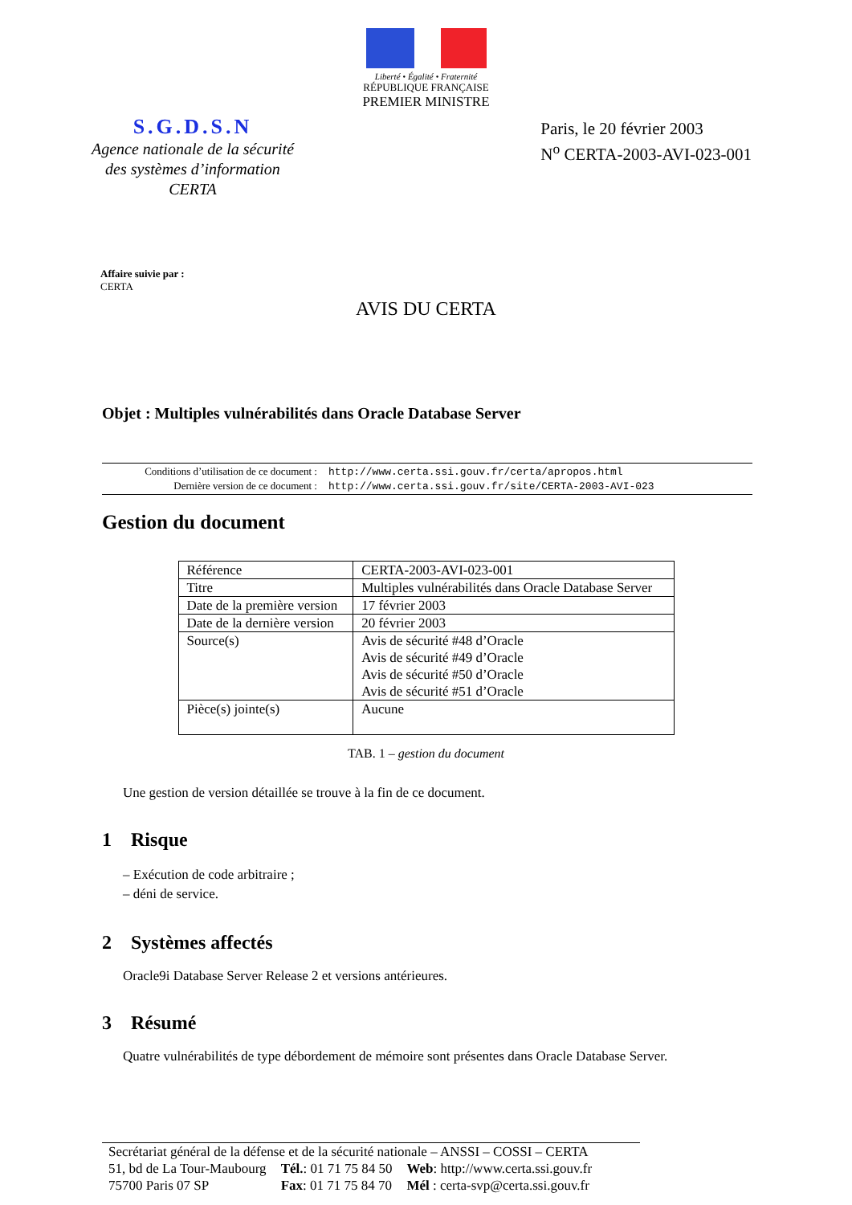Liberté • Égalité • Fraternité
RÉPUBLIQUE FRANÇAISE
PREMIER MINISTRE
S.G.D.S.N
Agence nationale de la sécurité
des systèmes d’information
CERTA
Paris, le 20 février 2003
N<sup>o</sup> CERTA-2003-AVI-023-001
Affaire suivie par :
CERTA
AVIS DU CERTA
Objet : Multiples vulnérabilités dans Oracle Database Server
| Conditions d’utilisation de ce document : | http://www.certa.ssi.gouv.fr/certa/apropos.html |
| Dernière version de ce document : | http://www.certa.ssi.gouv.fr/site/CERTA-2003-AVI-023 |
Gestion du document
| Référence | CERTA-2003-AVI-023-001 |
| Titre | Multiples vulnérabilités dans Oracle Database Server |
| Date de la première version | 17 février 2003 |
| Date de la dernière version | 20 février 2003 |
| Source(s) | Avis de sécurité #48 d’Oracle Avis de sécurité #49 d’Oracle Avis de sécurité #50 d’Oracle Avis de sécurité #51 d’Oracle |
| Pièce(s) jointe(s) | Aucune |
TAB. 1 – gestion du document
Une gestion de version détaillée se trouve à la fin de ce document.
1 Risque
– Exécution de code arbitraire ;
– déni de service.
2 Systèmes affectés
Oracle9i Database Server Release 2 et versions antérieures.
3 Résumé
Quatre vulnérabilités de type débordement de mémoire sont présentes dans Oracle Database Server.
| Secrétariat général de la défense et de la sécurité nationale – ANSSI – COSSI – CERTA | | |
| 51, bd de La Tour-Maubourg | Tél. : 01 71 75 84 50 | Web : http://www.certa.ssi.gouv.fr |
| 75700 Paris 07 SP | Fax : 01 71 75 84 70 | Mél : certa-svp@certa.ssi.gouv.fr |